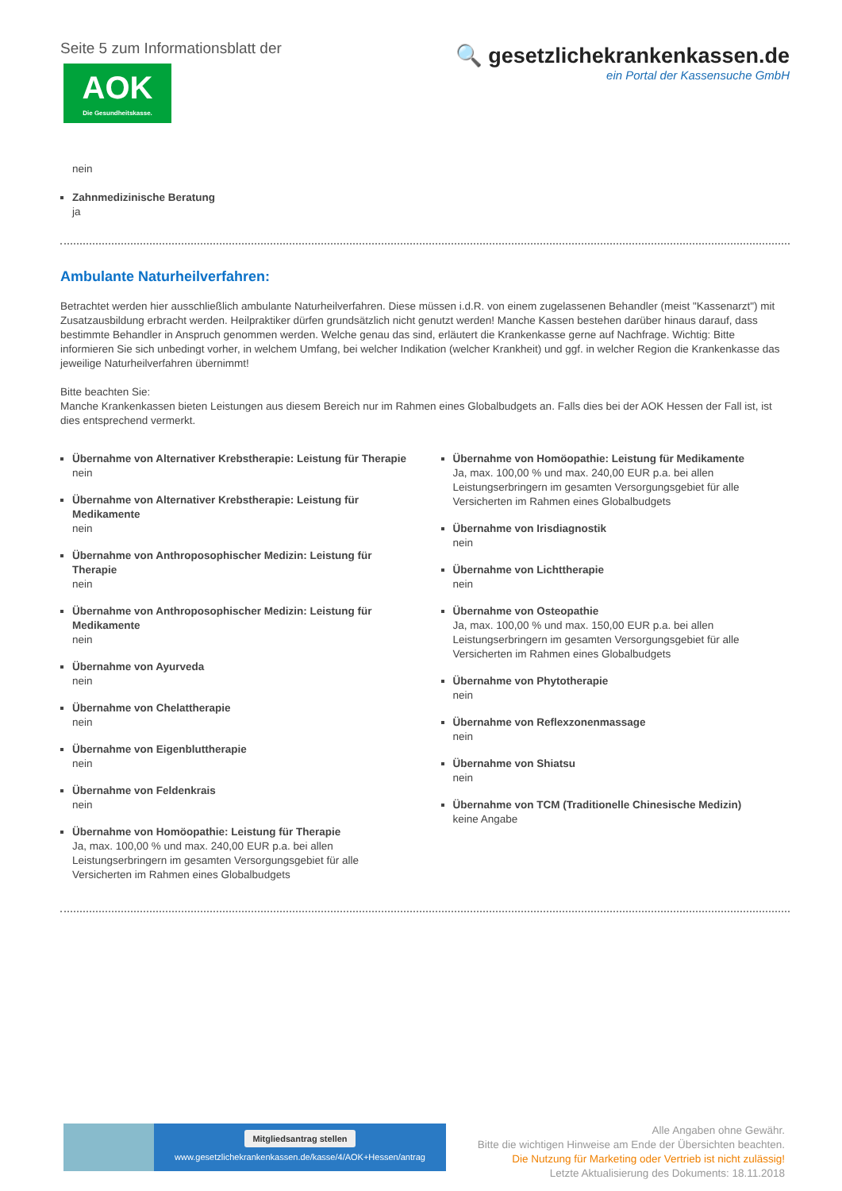Seite 5 zum Informationsblatt der
AOK
Die Gesundheitskasse.
🔍 gesetzlichekrankenkassen.de
ein Portal der Kassensuche GmbH
nein
Zahnmedizinische Beratung
ja
Ambulante Naturheilverfahren:
Betrachtet werden hier ausschließlich ambulante Naturheilverfahren. Diese müssen i.d.R. von einem zugelassenen Behandler (meist "Kassenarzt") mit Zusatzausbildung erbracht werden. Heilpraktiker dürfen grundsätzlich nicht genutzt werden! Manche Kassen bestehen darüber hinaus darauf, dass bestimmte Behandler in Anspruch genommen werden. Welche genau das sind, erläutert die Krankenkasse gerne auf Nachfrage. Wichtig: Bitte informieren Sie sich unbedingt vorher, in welchem Umfang, bei welcher Indikation (welcher Krankheit) und ggf. in welcher Region die Krankenkasse das jeweilige Naturheilverfahren übernimmt!
Bitte beachten Sie:
Manche Krankenkassen bieten Leistungen aus diesem Bereich nur im Rahmen eines Globalbudgets an. Falls dies bei der AOK Hessen der Fall ist, ist dies entsprechend vermerkt.
Übernahme von Alternativer Krebstherapie: Leistung für Therapie
nein
Übernahme von Alternativer Krebstherapie: Leistung für Medikamente
nein
Übernahme von Anthroposophischer Medizin: Leistung für Therapie
nein
Übernahme von Anthroposophischer Medizin: Leistung für Medikamente
nein
Übernahme von Ayurveda
nein
Übernahme von Chelattherapie
nein
Übernahme von Eigenbluttherapie
nein
Übernahme von Feldenkrais
nein
Übernahme von Homöopathie: Leistung für Therapie
Ja, max. 100,00 % und max. 240,00 EUR p.a. bei allen Leistungserbringern im gesamten Versorgungsgebiet für alle Versicherten im Rahmen eines Globalbudgets
Übernahme von Homöopathie: Leistung für Medikamente
Ja, max. 100,00 % und max. 240,00 EUR p.a. bei allen Leistungserbringern im gesamten Versorgungsgebiet für alle Versicherten im Rahmen eines Globalbudgets
Übernahme von Irisdiagnostik
nein
Übernahme von Lichttherapie
nein
Übernahme von Osteopathie
Ja, max. 100,00 % und max. 150,00 EUR p.a. bei allen Leistungserbringern im gesamten Versorgungsgebiet für alle Versicherten im Rahmen eines Globalbudgets
Übernahme von Phytotherapie
nein
Übernahme von Reflexzonenmassage
nein
Übernahme von Shiatsu
nein
Übernahme von TCM (Traditionelle Chinesische Medizin)
keine Angabe
Mitgliedsantrag stellen
www.gesetzlichekrankenkassen.de/kasse/4/AOK+Hessen/antrag
Alle Angaben ohne Gewähr.
Bitte die wichtigen Hinweise am Ende der Übersichten beachten.
Die Nutzung für Marketing oder Vertrieb ist nicht zulässig!
Letzte Aktualisierung des Dokuments: 18.11.2018